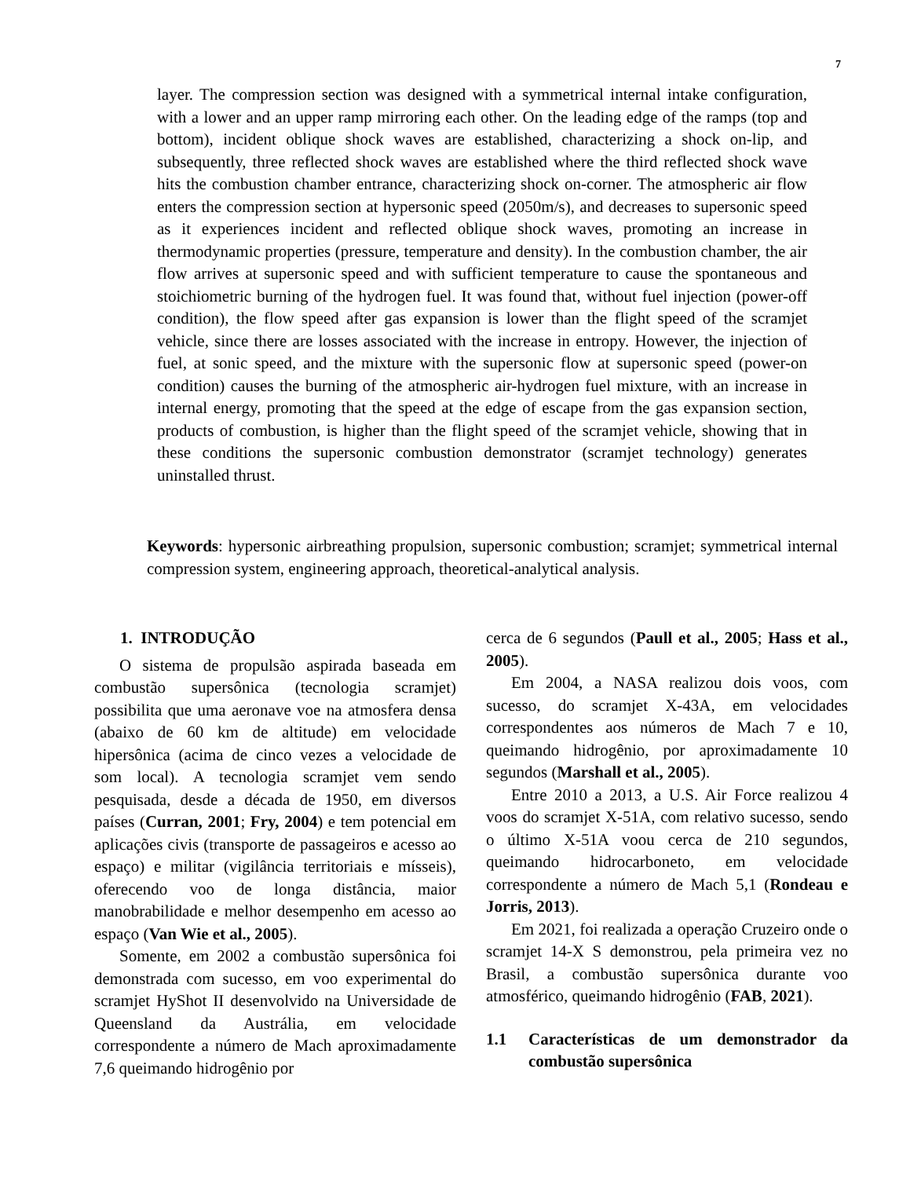7
layer. The compression section was designed with a symmetrical internal intake configuration, with a lower and an upper ramp mirroring each other. On the leading edge of the ramps (top and bottom), incident oblique shock waves are established, characterizing a shock on-lip, and subsequently, three reflected shock waves are established where the third reflected shock wave hits the combustion chamber entrance, characterizing shock on-corner. The atmospheric air flow enters the compression section at hypersonic speed (2050m/s), and decreases to supersonic speed as it experiences incident and reflected oblique shock waves, promoting an increase in thermodynamic properties (pressure, temperature and density). In the combustion chamber, the air flow arrives at supersonic speed and with sufficient temperature to cause the spontaneous and stoichiometric burning of the hydrogen fuel. It was found that, without fuel injection (power-off condition), the flow speed after gas expansion is lower than the flight speed of the scramjet vehicle, since there are losses associated with the increase in entropy. However, the injection of fuel, at sonic speed, and the mixture with the supersonic flow at supersonic speed (power-on condition) causes the burning of the atmospheric air-hydrogen fuel mixture, with an increase in internal energy, promoting that the speed at the edge of escape from the gas expansion section, products of combustion, is higher than the flight speed of the scramjet vehicle, showing that in these conditions the supersonic combustion demonstrator (scramjet technology) generates uninstalled thrust.
Keywords: hypersonic airbreathing propulsion, supersonic combustion; scramjet; symmetrical internal compression system, engineering approach, theoretical-analytical analysis.
1. INTRODUÇÃO
O sistema de propulsão aspirada baseada em combustão supersônica (tecnologia scramjet) possibilita que uma aeronave voe na atmosfera densa (abaixo de 60 km de altitude) em velocidade hipersônica (acima de cinco vezes a velocidade de som local). A tecnologia scramjet vem sendo pesquisada, desde a década de 1950, em diversos países (Curran, 2001; Fry, 2004) e tem potencial em aplicações civis (transporte de passageiros e acesso ao espaço) e militar (vigilância territoriais e mísseis), oferecendo voo de longa distância, maior manobrabilidade e melhor desempenho em acesso ao espaço (Van Wie et al., 2005).
Somente, em 2002 a combustão supersônica foi demonstrada com sucesso, em voo experimental do scramjet HyShot II desenvolvido na Universidade de Queensland da Austrália, em velocidade correspondente a número de Mach aproximadamente 7,6 queimando hidrogênio por
cerca de 6 segundos (Paull et al., 2005; Hass et al., 2005).
Em 2004, a NASA realizou dois voos, com sucesso, do scramjet X-43A, em velocidades correspondentes aos números de Mach 7 e 10, queimando hidrogênio, por aproximadamente 10 segundos (Marshall et al., 2005).
Entre 2010 a 2013, a U.S. Air Force realizou 4 voos do scramjet X-51A, com relativo sucesso, sendo o último X-51A voou cerca de 210 segundos, queimando hidrocarboneto, em velocidade correspondente a número de Mach 5,1 (Rondeau e Jorris, 2013).
Em 2021, foi realizada a operação Cruzeiro onde o scramjet 14-X S demonstrou, pela primeira vez no Brasil, a combustão supersônica durante voo atmosférico, queimando hidrogênio (FAB, 2021).
1.1 Características de um demonstrador da combustão supersônica